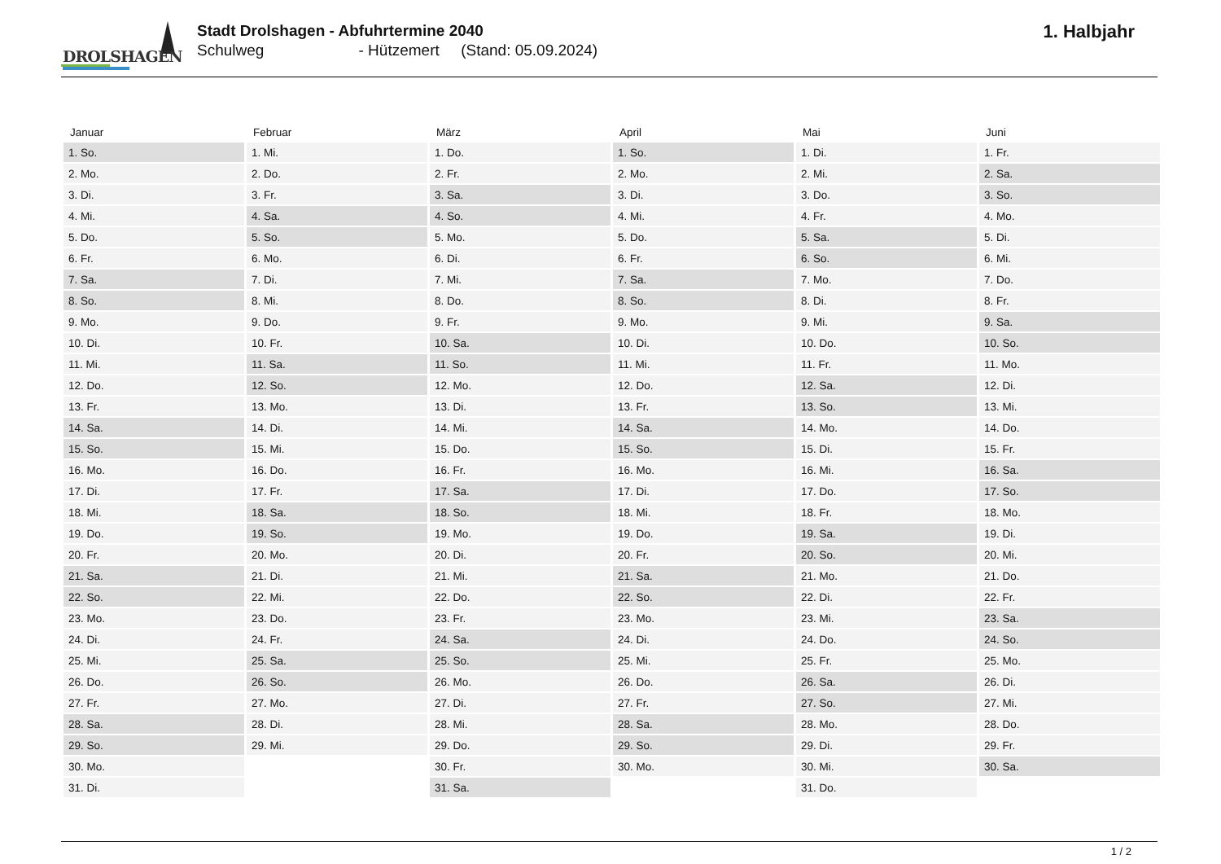DROLSHAGEN
Stadt Drolshagen - Abfuhrtermine 2040
Schulweg - Hützemert (Stand: 05.09.2024)
1. Halbjahr
| Januar | Februar | März | April | Mai | Juni |
| --- | --- | --- | --- | --- | --- |
| 1. So. | 1. Mi. | 1. Do. | 1. So. | 1. Di. | 1. Fr. |
| 2. Mo. | 2. Do. | 2. Fr. | 2. Mo. | 2. Mi. | 2. Sa. |
| 3. Di. | 3. Fr. | 3. Sa. | 3. Di. | 3. Do. | 3. So. |
| 4. Mi. | 4. Sa. | 4. So. | 4. Mi. | 4. Fr. | 4. Mo. |
| 5. Do. | 5. So. | 5. Mo. | 5. Do. | 5. Sa. | 5. Di. |
| 6. Fr. | 6. Mo. | 6. Di. | 6. Fr. | 6. So. | 6. Mi. |
| 7. Sa. | 7. Di. | 7. Mi. | 7. Sa. | 7. Mo. | 7. Do. |
| 8. So. | 8. Mi. | 8. Do. | 8. So. | 8. Di. | 8. Fr. |
| 9. Mo. | 9. Do. | 9. Fr. | 9. Mo. | 9. Mi. | 9. Sa. |
| 10. Di. | 10. Fr. | 10. Sa. | 10. Di. | 10. Do. | 10. So. |
| 11. Mi. | 11. Sa. | 11. So. | 11. Mi. | 11. Fr. | 11. Mo. |
| 12. Do. | 12. So. | 12. Mo. | 12. Do. | 12. Sa. | 12. Di. |
| 13. Fr. | 13. Mo. | 13. Di. | 13. Fr. | 13. So. | 13. Mi. |
| 14. Sa. | 14. Di. | 14. Mi. | 14. Sa. | 14. Mo. | 14. Do. |
| 15. So. | 15. Mi. | 15. Do. | 15. So. | 15. Di. | 15. Fr. |
| 16. Mo. | 16. Do. | 16. Fr. | 16. Mo. | 16. Mi. | 16. Sa. |
| 17. Di. | 17. Fr. | 17. Sa. | 17. Di. | 17. Do. | 17. So. |
| 18. Mi. | 18. Sa. | 18. So. | 18. Mi. | 18. Fr. | 18. Mo. |
| 19. Do. | 19. So. | 19. Mo. | 19. Do. | 19. Sa. | 19. Di. |
| 20. Fr. | 20. Mo. | 20. Di. | 20. Fr. | 20. So. | 20. Mi. |
| 21. Sa. | 21. Di. | 21. Mi. | 21. Sa. | 21. Mo. | 21. Do. |
| 22. So. | 22. Mi. | 22. Do. | 22. So. | 22. Di. | 22. Fr. |
| 23. Mo. | 23. Do. | 23. Fr. | 23. Mo. | 23. Mi. | 23. Sa. |
| 24. Di. | 24. Fr. | 24. Sa. | 24. Di. | 24. Do. | 24. So. |
| 25. Mi. | 25. Sa. | 25. So. | 25. Mi. | 25. Fr. | 25. Mo. |
| 26. Do. | 26. So. | 26. Mo. | 26. Do. | 26. Sa. | 26. Di. |
| 27. Fr. | 27. Mo. | 27. Di. | 27. Fr. | 27. So. | 27. Mi. |
| 28. Sa. | 28. Di. | 28. Mi. | 28. Sa. | 28. Mo. | 28. Do. |
| 29. So. | 29. Mi. | 29. Do. | 29. So. | 29. Di. | 29. Fr. |
| 30. Mo. | | 30. Fr. | 30. Mo. | 30. Mi. | 30. Sa. |
| 31. Di. | | 31. Sa. | | 31. Do. | |
1 / 2